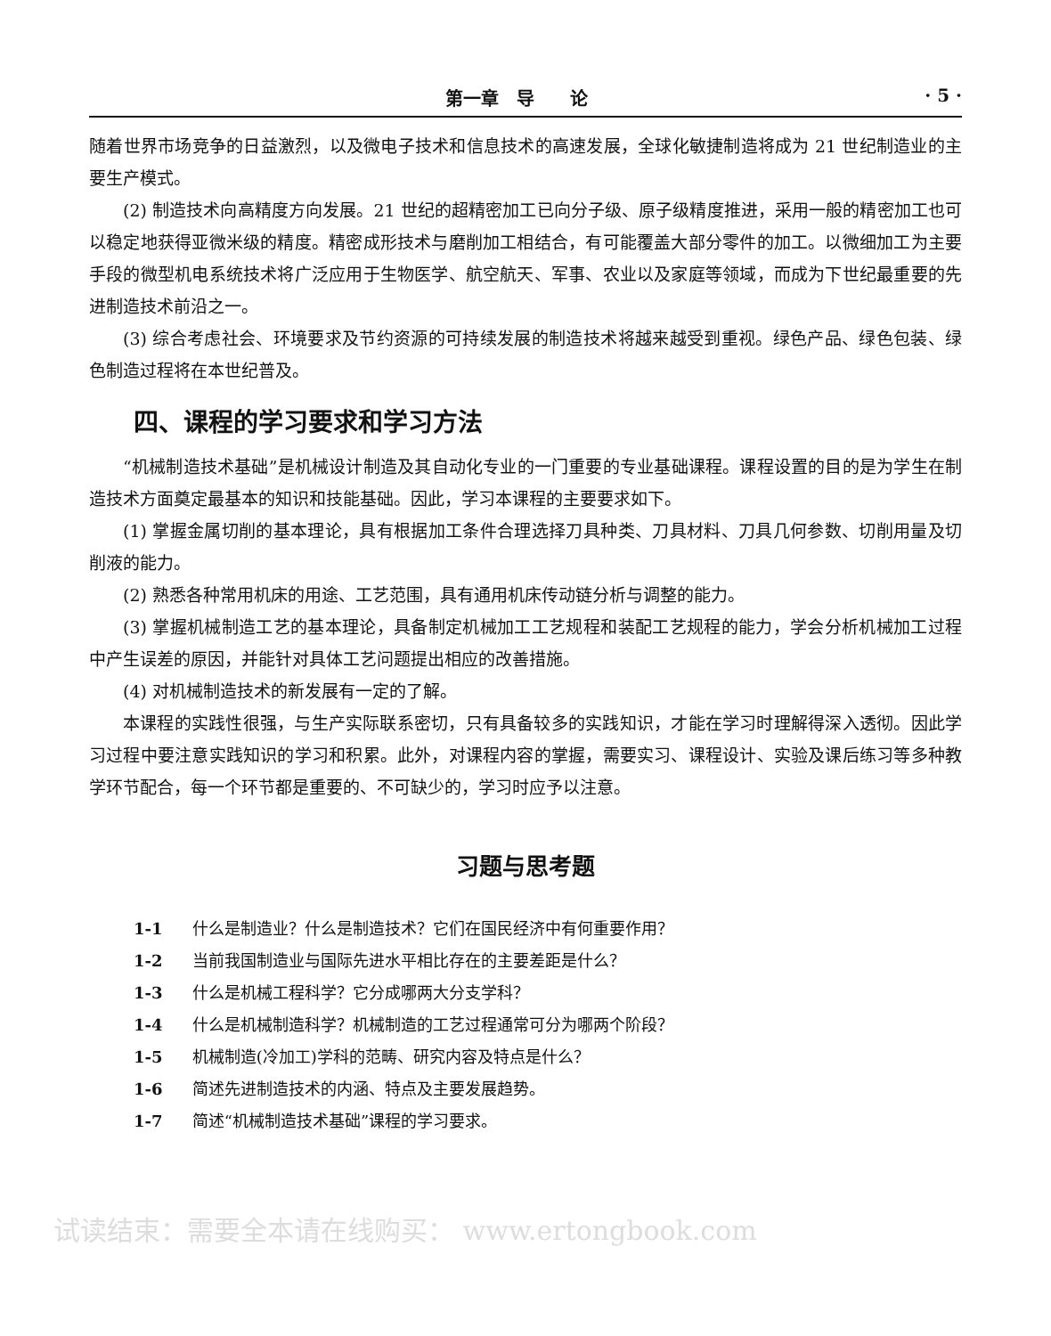第一章　导　　论 · 5 ·
随着世界市场竞争的日益激烈，以及微电子技术和信息技术的高速发展，全球化敏捷制造将成为 21 世纪制造业的主要生产模式。
(2) 制造技术向高精度方向发展。21 世纪的超精密加工已向分子级、原子级精度推进，采用一般的精密加工也可以稳定地获得亚微米级的精度。精密成形技术与磨削加工相结合，有可能覆盖大部分零件的加工。以微细加工为主要手段的微型机电系统技术将广泛应用于生物医学、航空航天、军事、农业以及家庭等领域，而成为下世纪最重要的先进制造技术前沿之一。
(3) 综合考虑社会、环境要求及节约资源的可持续发展的制造技术将越来越受到重视。绿色产品、绿色包装、绿色制造过程将在本世纪普及。
四、课程的学习要求和学习方法
“机械制造技术基础”是机械设计制造及其自动化专业的一门重要的专业基础课程。课程设置的目的是为学生在制造技术方面奠定最基本的知识和技能基础。因此，学习本课程的主要要求如下。
(1) 掌握金属切削的基本理论，具有根据加工条件合理选择刀具种类、刀具材料、刀具几何参数、切削用量及切削液的能力。
(2) 熟悉各种常用机床的用途、工艺范围，具有通用机床传动链分析与调整的能力。
(3) 掌握机械制造工艺的基本理论，具备制定机械加工工艺规程和装配工艺规程的能力，学会分析机械加工过程中产生误差的原因，并能针对具体工艺问题提出相应的改善措施。
(4) 对机械制造技术的新发展有一定的了解。
本课程的实践性很强，与生产实际联系密切，只有具备较多的实践知识，才能在学习时理解得深入透彻。因此学习过程中要注意实践知识的学习和积累。此外，对课程内容的掌握，需要实习、课程设计、实验及课后练习等多种教学环节配合，每一个环节都是重要的、不可缺少的，学习时应予以注意。
习题与思考题
1-1 什么是制造业？什么是制造技术？它们在国民经济中有何重要作用？
1-2 当前我国制造业与国际先进水平相比存在的主要差距是什么？
1-3 什么是机械工程科学？它分成哪两大分支学科？
1-4 什么是机械制造科学？机械制造的工艺过程通常可分为哪两个阶段？
1-5 机械制造(冷加工)学科的范畴、研究内容及特点是什么？
1-6 简述先进制造技术的内涵、特点及主要发展趋势。
1-7 简述“机械制造技术基础”课程的学习要求。
试读结束：需要全本请在线购买： www.ertongbook.com